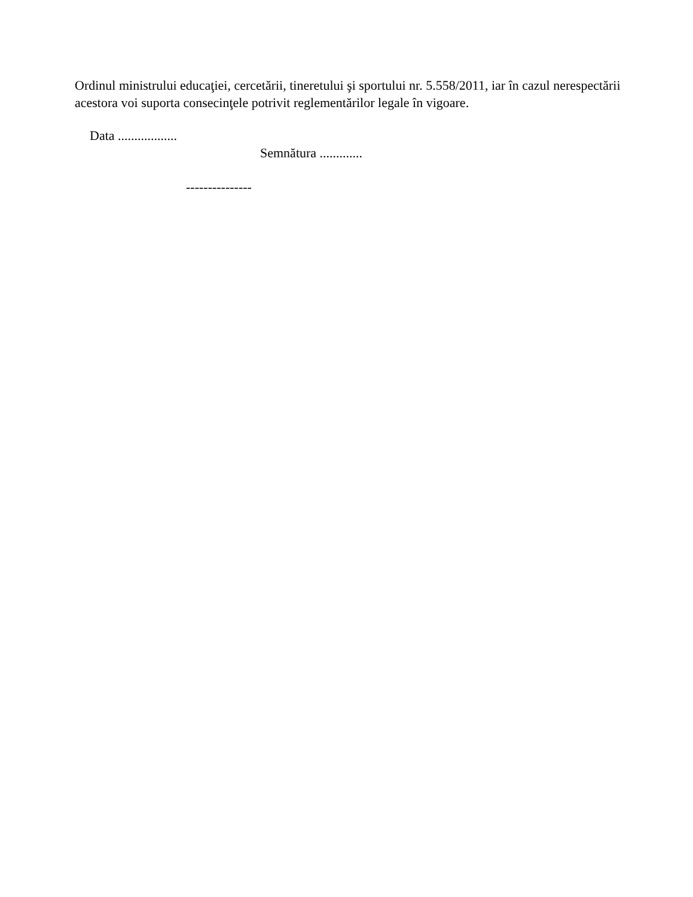Ordinul ministrului educaţiei, cercetării, tineretului şi sportului nr. 5.558/2011, iar în cazul nerespectării acestora voi suporta consecinţele potrivit reglementărilor legale în vigoare.
Data ..................
Semnătura .............
---------------